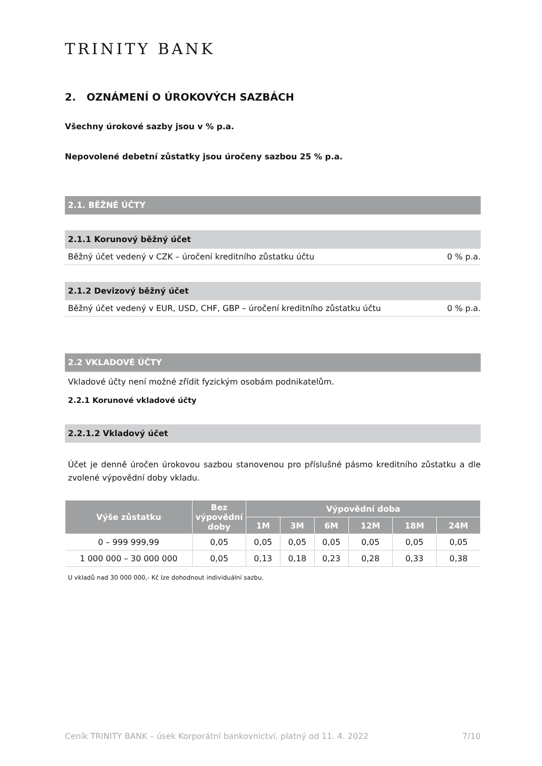TRINITY BANK
2. OZNÁMENÍ O ÚROKOVÝCH SAZBÁCH
Všechny úrokové sazby jsou v % p.a.
Nepovolené debetní zůstatky jsou úročeny sazbou 25 % p.a.
2.1. BĚŽNÉ ÚČTY
2.1.1 Korunový běžný účet
Běžný účet vedený v CZK – úročení kreditního zůstatku účtu 0 % p.a.
2.1.2 Devizový běžný účet
Běžný účet vedený v EUR, USD, CHF, GBP – úročení kreditního zůstatku účtu 0 % p.a.
2.2 VKLADOVÉ ÚČTY
Vkladové účty není možné zřídit fyzickým osobám podnikatelům.
2.2.1 Korunové vkladové účty
2.2.1.2 Vkladový účet
Účet je denně úročen úrokovou sazbou stanovenou pro příslušné pásmo kreditního zůstatku a dle zvolené výpovědní doby vkladu.
| Výše zůstatku | Bez výpovědní doby | Výpovědní doba | | | | | |
| --- | --- | --- | --- | --- | --- | --- | --- |
| | | 1M | 3M | 6M | 12M | 18M | 24M |
| 0 – 999 999,99 | 0,05 | 0,05 | 0,05 | 0,05 | 0,05 | 0,05 | 0,05 |
| 1 000 000 – 30 000 000 | 0,05 | 0,13 | 0,18 | 0,23 | 0,28 | 0,33 | 0,38 |
U vkladů nad 30 000 000,- Kč lze dohodnout individuální sazbu.
Ceník TRINITY BANK – úsek Korporátní bankovnictví, platný od 11. 4. 2022 7/10